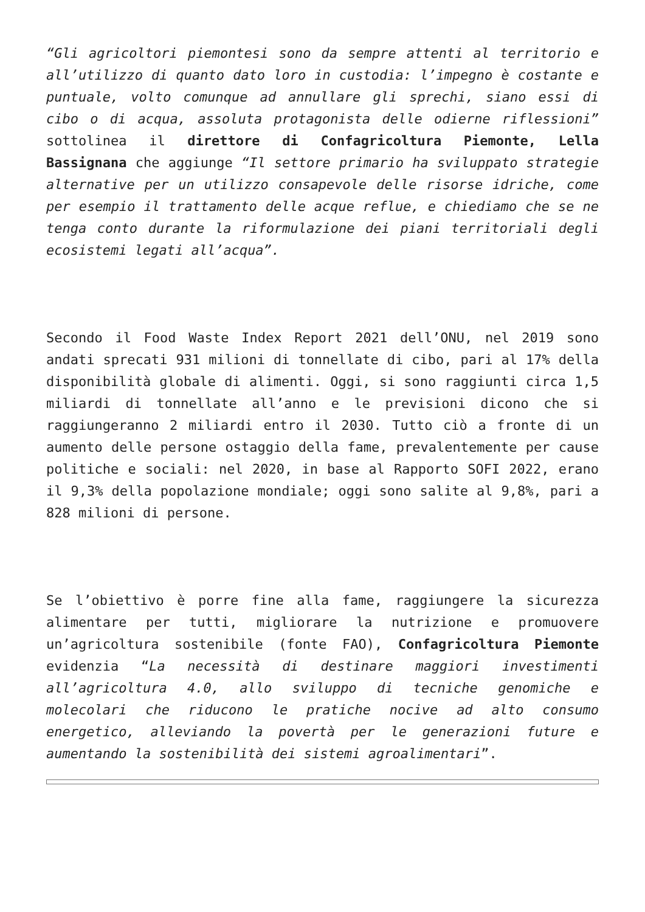“Gli agricoltori piemontesi sono da sempre attenti al territorio e all’utilizzo di quanto dato loro in custodia: l’impegno è costante e puntuale, volto comunque ad annullare gli sprechi, siano essi di cibo o di acqua, assoluta protagonista delle odierne riflessioni” sottolinea il direttore di Confagricoltura Piemonte, Lella Bassignana che aggiunge “Il settore primario ha sviluppato strategie alternative per un utilizzo consapevole delle risorse idriche, come per esempio il trattamento delle acque reflue, e chiediamo che se ne tenga conto durante la riformulazione dei piani territoriali degli ecosistemi legati all’acqua”.
Secondo il Food Waste Index Report 2021 dell’ONU, nel 2019 sono andati sprecati 931 milioni di tonnellate di cibo, pari al 17% della disponibilità globale di alimenti. Oggi, si sono raggiunti circa 1,5 miliardi di tonnellate all’anno e le previsioni dicono che si raggiungeranno 2 miliardi entro il 2030. Tutto ciò a fronte di un aumento delle persone ostaggio della fame, prevalentemente per cause politiche e sociali: nel 2020, in base al Rapporto SOFI 2022, erano il 9,3% della popolazione mondiale; oggi sono salite al 9,8%, pari a 828 milioni di persone.
Se l’obiettivo è porre fine alla fame, raggiungere la sicurezza alimentare per tutti, migliorare la nutrizione e promuovere un’agricoltura sostenibile (fonte FAO), Confagricoltura Piemonte evidenzia “La necessità di destinare maggiori investimenti all’agricoltura 4.0, allo sviluppo di tecniche genomiche e molecolari che riducono le pratiche nocive ad alto consumo energetico, alleviando la povertà per le generazioni future e aumentando la sostenibilità dei sistemi agroalimentari”.